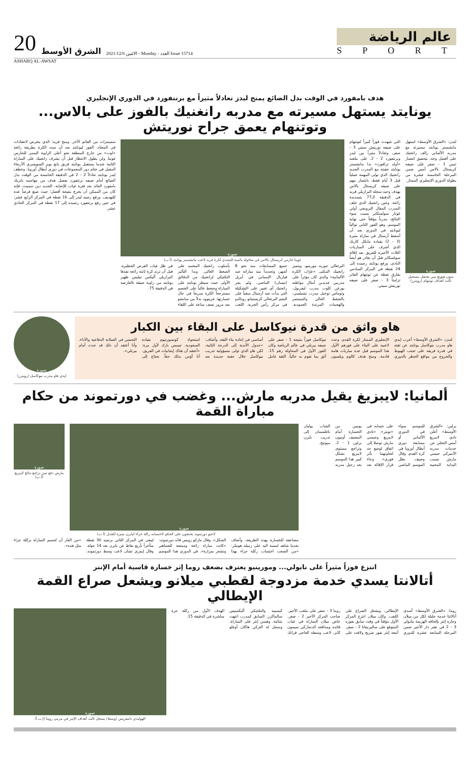عالم الرياضة
S P O R T
الاثنين 2021/12/6 - Monday - العدد Issue 15714
الشرق الأوسط
20
ASHARQ AL-AWSAT
هدف بامفورد في الوقت بدل الضائع يمنح ليدز تعادلاً مثيراً مع برنتفورد في الدوري الإنجليزي
يونايتد يستهل مسيرته مع مدربه رانغنيك بالفوز على بالاس... وتوتنهام يعمق جراح نوريتش
لندن: «الشرق الأوسط» استهل مانشستر يونايتد مسيرته مع مدربه الألماني رالف رانغنيك على أفضل وجه، بتحقيق انتصار ثمين 1 - صفر على ضيفه كريستال بالاس أمس ضمن المرحلة الخامسة عشرة من بطولة الدوري الإنجليزي الممتاز.
صورة
سون هيونغ مين يحتفل بتسجيل ثالث أهداف توتنهام (رويترز)
التي شهدت فوزاً كبيراً لتوتنهام على ضيفه نوريتش سيتي 3 - صفر، وتعادلاً مثيراً بين ليدز وبرنتفورد 2 - 2. على ملعبه «أولد ترافورد» بدا مانشستر يونايتد حقبته مع المدرب الجديد رانغنيك الذي تولى المهمة عملياً قبل 3 أيام فقط، بانتصار مهم على ضيفه كريستال بالاس بهدف وحيد سجله البرازيلي فريد في الدقيقة الـ77 بتسديدة رائعة. وعين رانغنيك الذي خلف المدرب المقال النرويجي أولي غونار سولسكاير بسبب سوء النتائج، مدرباً مؤقتاً حتى نهاية الموسم. وهو الفوز الثاني توالياً ليونايتد في الدوري بعد أن أسقط آرسنال في مباراة مثيرة (3 - 2) بقيادة مايكل كاريك الذي أشرف على المباريات الثلاث الأخيرة للفريق بعد إقالة سولسكاير قبل أن يغادر هو أيضاً النادي. ورفع يونايتد رصيده إلى 24 نقطة في المركز السادس بفارق نقطة عن توتنهام الفائز تزامناً 3 - صفر على ضيفه نوريتش سيتي.
صورة
غوينا حارس كريستال بالاس في محاولة بائسة للتصدي لكرة فريد لاعب مانشستر يونايتد (أ.ب)
البرتغالي جوزيه مورينيو. ويتميز رانغنيك المكنى «عرّاب الكرة الألمانية» والذي كان مؤثراً على مدربين عديدين أمثال مواطنه يورغن كلوب مدرب ليفربول، وتوماس توخيل مدرب تشيلسي، بالضغط العالي والمستمر والهجمات المرتدة العمودية. جميع المسابقات منذ نحو 8 أشهر، وتحديداً منذ مباراته ضد فياريال الإسباني في أبريل (نيسان) الماضي. ولم يجر رانغنيك أي تغيير على التشكيلة التي بدأت ضد آرسنال مبقياً على النجم البرتغالي كريستيانو رونالدو في مركز رأس الحربة. اللعب بأسلوب رانغنيك المعتمد على الضغط العالي. وبدا التأثير التكتيكي لرانغنيك من الدقائق الأولى حيث سيطر يونايتد على المباراة وضغط عالياً على الخصم مسترجعاً الكرة سريعاً في حال خسارتها. غرينوود بدلاً من سانشو بعد مرور نصف ساعة على اللقاء في ظل غياب الفرص الخطيرة، قبل أن ترتد كرة ثابتة رائعة نفذها البرازيلي أليكس تيليس ظهير يونايتد من زاوية ضيقة بالعارضة في الدقيقة 75.
ستيمترات من القائم الأخر. ومنح فريد؛ الذي يتعرض لانتقادات في المعتاد، الفوز ليونايتد بعد أن سدد الكرة بطريقة رائعة «لوب» من خارج المنطقة نحو أعلى الزاوية اليمنى للحارس غوينا. ولن يطول الانتظار قبل أن يشرف رانغنيك على المباراة الثانية عندما يستقبل يونايتد فريق يانغ بويز السويسري الأربعاء المقبل في ختام دور المجموعات في دوري أبطال أوروبا. وخطف ليدز يونايتد تعادلاً 2 - 2 في الدقيقة الخامسة من الوقت بدل الضائع أمام ضيفه برنتفورد بفضل هدف من مهاجمه باتريك بامفورد العائد بعد فترة غياب للإصابة. الجديد دين سميث، فإنه كان من الممكن أن يخرج بنتيجة أفضل؛ حيث صنع فرصاً عدة للتهديف. ورفع رصيد ليدز إلى 16 نقطة في المركز الرابع عشر، في حين رفع برنتفورد رصيده إلى 17 نقطة في المركز الحادي عشر.
هاو واثق من قدرة نيوكاسل على البقاء بين الكبار
لندن: «الشرق الأوسط» أعرب إيدي هاو مدرب نيوكاسل يونايتد عن ثقته في قدرة فريقه على تجنب الهبوط والخروج من مواقع الخطر بالدوري الإنجليزي الممتاز لكرة القدم، وحث لاعبيه على البناء على فوزهم الأول هذا الموسم قبل عدة مباريات هامة قادمة. ومنح هدف كالوم ويلسون نيوكاسل فوزاً بنتيجة 1 - صفر على ضيفه بيرنلي في عالم الرياضة وكان الفوز الأول في المحاولة رقم 15. أثق بما نقوم به حالياً. الثقة عامل أساسي في إعادة بناء الثقة. وأضاف: «جدول الأندية إلى الدرجة الثانية، لكن هاو الذي تولى مسؤولية تدريب نيوكاسل خلال حقبة جديدة بعد استحواذ كونسورتيوم بقيادة السعودية. جيمس بارك لأول مرة: «أعتقد أن هناك إيجابيات في الفريق، أنا أؤمن بذلك حقاً. نحتاج إلى التحسن في الصلابة الدفاعية والأداء، وأنا أعتقد أن ذلك قد حدث أمام بيرنلي».
صورة
إيدي هاو مدرب نيوكاسل (رويترز)
ألمانيا: لايبزيغ يقيل مدربه مارش... وغضب في دورتموند من حكام مباراة القمة
برلين: «الشرق الأوسط» أعلن نادي لايبزيغ أمس التخلي عن خدمات مدربه الأميركي جيسي مارش بسبب البداية المخيبة للموسم سواء في الدوري الألماني أو مسابقة دوري أبطال أوروبا في كرة القدم. وقال وصيف بطل الموسم الماضي على حسابه في «تويتر»: «نادي لايبزيغ وجيسي مارش توصلا إلى اتفاق لوضع حد لتعاونهما بأثر فوري». وجاء قرار الإقالة بعد يومين من الخسارة أمام المضيف أونيون برلين 1 - 2. وتراجع مستوى لايبزيغ بشكل كبير هذا الموسم بعد رحيل مدربه الشاب يوليان ناغلسمان إلى تدريب بايرن ميونيخ.
صورة
صورة
مارش دفع ثمن تراجع نتائج لايبزيغ (أ.ب)
لاعبو دورتموند يحتجون على الحكم لاحتسابه ركلة جزاء لبايرن مثيرة للجدل (أ.ب)
مضاعفة للخسارة بهذه الطريقة. وأضاف بعدما شاهد لمسة اليد على زميله هوملز: «من الصعب احتساب ركلة جزاء بهذا الشكل». وقال ماركو رويس قائد دورتموند: «كانت مباراة رائعة وممتعة للجماهير ونشعر بمرارة». في الدوري هذا الموسم ليبقى في المركز الثاني برصيد 30 نقطة متأخراً بأربع نقاط عن بايرن بعد 14 جولة. وقال إيمري تشان لاعب وسط دورتموند: «من العار أن تُحسم المباراة بركلة جزاء مثل هذه».
انتزع فوزاً مثيراً على نابولي... ومورينيو يعترف بضعف روما إثر خسارة قاسية أمام الإنتر
أتالانتا يسدي خدمة مزدوجة لقطبي ميلانو ويشعل صراع القمة الإيطالي
روما: «الشرق الأوسط» أسدى أتالانتا خدمة جليلة لكل من ميلان وجاره إنتر بإلحاقه الهزيمة بنابولي 3 - 2 في عقر دار الأخير ضمن المرحلة السابعة عشرة للدوري الإيطالي، ويشعل الصراع على اللقب. وكان ميلان انتزع المركز الأول مؤقتاً في وقت سابق بفوزه المتوقع على ساليرنيتانا 2 - صفر، أتبعه إنتر بفوز صريح ولافت على روما 3 - صفر على ملعب الأخير. صاحب المركز الأخير 2 - صفر. خاض ميلان المباراة في غياب قائده ومدافعه الدنماركي سيمون كاير. لاعب وسطه العاجي فرانك كيسييه والبلجيكي أليكسيس سالماكرز. السابق كمدرب انتهت بثنائية. وهيمن إنتر على المباراة، وسجل له التركي هاكان أوغلو الهدف الأول من ركلة حرة مباشرة في الدقيقة 15.
صورة
الهولندي دامفريس (وسط) يسجل ثالث أهداف الإنتر في مرمى روما (إ.ب.أ)